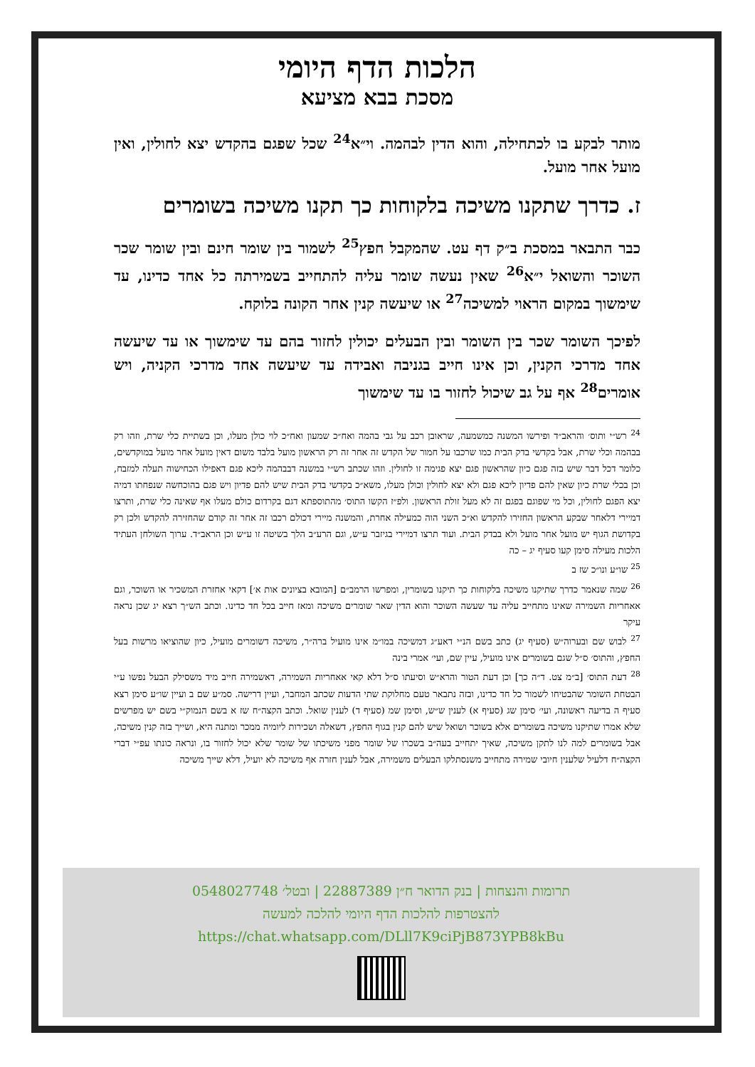הלכות הדף היומי
מסכת בבא מציעא
מותר לבקע בו לכתחילה, והוא הדין לבהמה. וי״א<sup>24</sup> שכל שפגם בהקדש יצא לחולין, ואין מועל אחר מועל.
ז. כדרך שתקנו משיכה בלקוחות כך תקנו משיכה בשומרים
כבר התבאר במסכת ב״ק דף עט. שהמקבל חפץ<sup>25</sup> לשמור בין שומר חינם ובין שומר שכר השוכר והשואל י״א<sup>26</sup> שאין נעשה שומר עליה להתחייב בשמירתה כל אחד כדינו, עד שימשוך במקום הראוי למשיכה<sup>27</sup> או שיעשה קנין אחר הקונה בלוקח.
לפיכך השומר שכר בין השומר ובין הבעלים יכולין לחזור בהם עד שימשוך או עד שיעשה אחד מדרכי הקנין, וכן אינו חייב בגניבה ואבידה עד שיעשה אחד מדרכי הקניה, ויש אומרים<sup>28</sup> אף על גב שיכול לחזור בו עד שימשוך
<sup>24</sup> רש״י ותוס׳ והראב״ד ופירשו המשנה כמשמעה, שראובן רכב על גבי בהמה ואח״כ שמעון ואח״כ לוי כולן מעלו, וכן בשתיית כלי שרת, וזהו רק בבהמה וכלי שרת, אבל בקדשי בדק הבית כמו שרכבו על חמור של הקדש זה אחר זה רק הראשון מועל בלבד משום דאין מועל אחר מועל במוקדשים, כלומר דכל דבר שיש בזה פגם כיון שהראשון פגם יצא פגימה זו לחולין. וזהו שכתב רש״י במשנה דבבהמה ליכא פגם דאפילו הכחישוה תעלה למזבח, וכן בכלי שרת כיון שאין להם פדיון ליכא פגם ולא יצא לחולין וכולן מעלו, משא״כ בקדשי בדק הבית שיש להם פדיון ויש פגם בהוכחשה שנפחתו דמיה יצא הפגם לחולין, וכל מי שפוגם בפגם זה לא מעל זולת הראשון. ולפ״ז הקשו התוס׳ מהתוספתא דגם בקרדום כולם מעלו אף שאינה כלי שרת, ותרצו דמיירי דלאחר שבקע הראשון החזירו להקדש וא״כ השני הוה כמעילה אחרת, והמשנה מיירי דכולם רכבו זה אחר זה קודם שהחזירה להקדש ולכן רק בקדושת הגוף יש מועל אחר מועל ולא בבדק הבית. ועוד תרצו דמיירי בגיזבר ע״ש, וגם הרע״ב הלך בשיטה זו ע״ש וכן הראב״ד. ערוך השולחן העתיד הלכות מעילה סימן קעו סעיף יג – כה
<sup>25</sup> שו״ע ונו״כ שז ב
<sup>26</sup> שמה שנאמר כדרך שתיקנו משיכה בלקוחות כך תיקנו בשומרין, ומפרשו הרמב״ם [המובא בציונים אות א׳] דקאי אחזרת המשכיר או השוכר, וגם אאחריות השמירה שאינו מתחייב עליה עד שעשה השוכר והוא הדין שאר שומרים משיכה ומאז חייב בכל חד כדינו. וכתב הש״ך רצא יג שכן נראה עיקר
<sup>27</sup> לבוש שם ובערוה״ש (סעיף יג) כתב בשם הנ״י דאע״ג דמשיכה במו״מ אינו מועיל ברה״ר, משיכה דשומרים מועיל, כיון שהוציאו מרשות בעל החפץ, והתוס׳ ס״ל שגם בשומרים אינו מועיל, עיין שם, ועי׳ אמרי בינה
<sup>28</sup> דעת התוס׳ [ב״מ צט. ד״ה כך] וכן דעת הטור והרא״ש וסיעתו ס״ל דלא קאי אאחריות השמירה, דאשמירה חייב מיד משסילק הבעל נפשו ע״י הבטחת השומר שהבטיחו לשמור כל חד כדינו, ובזה נתבאר טעם מחלוקת שתי הדעות שכתב המחבר, ועיין דרישה. סמ״ע שם ב ועיין שו״ע סימן רצא סעיף ה בדיעה ראשונה, ועי׳ סימן שג (סעיף א) לענין ש״ש, וסימן שמ (סעיף ד) לענין שואל. וכתב הקצה״ח שז א בשם הנמוק״י בשם יש מפרשים שלא אמרו שתיקנו משיכה בשומרים אלא בשוכר ושואל שיש להם קנין בגוף החפץ, דשאלה ושכירות ליומיה ממכר ומתנה היא, ושייך בזה קנין משיכה, אבל בשומרים למה לנו לתקן משיכה, שאיך יתחייב בעה״ב בשכרו של שומר מפני משיכתו של שומר שלא יכול לחזור בו, ונראה כונתו עפ״י דברי הקצה״ח דלעיל שלענין חיובי שמירה מתחייב משנסתלקו הבעלים משמירה, אבל לענין חזרה אף משיכה לא יועיל, דלא שייך משיכה
תרומות והנצחות | בנק הדואר ח״ן 22887389 | ובטל׳ 0548027748
להצטרפות להלכות הדף היומי להלכה למעשה
https://chat.whatsapp.com/DLll7K9ciPjB873YPB8kBu